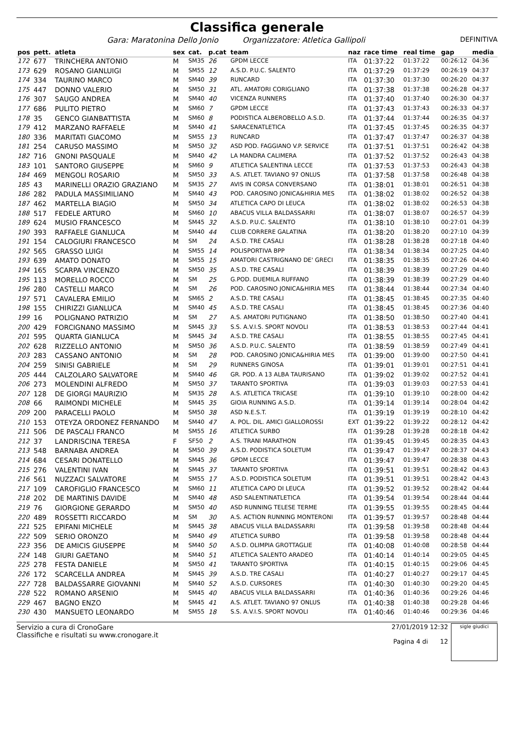Classifica generale
Gara: Maratonina Dello Jonio Organizzatore: Atletica Gallipoli DEFINITIVA
| pos | pett. | atleta | sex | cat. | p.cat | team | naz | race time | real time | gap | media |
| --- | --- | --- | --- | --- | --- | --- | --- | --- | --- | --- | --- |
| 172 | 677 | TRINCHERA ANTONIO | M | SM35 | 26 | GPDM LECCE | ITA | 01:37:22 | 01:37:22 | 00:26:12 | 04:36 |
| 173 | 629 | ROSANO GIANLUIGI | M | SM55 | 12 | A.S.D. P.U.C. SALENTO | ITA | 01:37:29 | 01:37:29 | 00:26:19 | 04:37 |
| 174 | 334 | TAURINO MARCO | M | SM40 | 39 | RUNCARD | ITA | 01:37:30 | 01:37:30 | 00:26:20 | 04:37 |
| 175 | 447 | DONNO VALERIO | M | SM50 | 31 | ATL. AMATORI CORIGLIANO | ITA | 01:37:38 | 01:37:38 | 00:26:28 | 04:37 |
| 176 | 307 | SAUGO ANDREA | M | SM40 | 40 | VICENZA RUNNERS | ITA | 01:37:40 | 01:37:40 | 00:26:30 | 04:37 |
| 177 | 686 | PULITO PIETRO | M | SM60 | 7 | GPDM LECCE | ITA | 01:37:43 | 01:37:43 | 00:26:33 | 04:37 |
| 178 | 35 | GENCO GIANBATTISTA | M | SM60 | 8 | PODISTICA ALBEROBELLO A.S.D. | ITA | 01:37:44 | 01:37:44 | 00:26:35 | 04:37 |
| 179 | 412 | MARZANO RAFFAELE | M | SM40 | 41 | SARACENATLETICA | ITA | 01:37:45 | 01:37:45 | 00:26:35 | 04:37 |
| 180 | 336 | MARITATI GIACOMO | M | SM55 | 13 | RUNCARD | ITA | 01:37:47 | 01:37:47 | 00:26:37 | 04:38 |
| 181 | 254 | CARUSO MASSIMO | M | SM50 | 32 | ASD POD. FAGGIANO V.P. SERVICE | ITA | 01:37:51 | 01:37:51 | 00:26:42 | 04:38 |
| 182 | 716 | GNONI PASQUALE | M | SM40 | 42 | LA MANDRA CALIMERA | ITA | 01:37:52 | 01:37:52 | 00:26:43 | 04:38 |
| 183 | 101 | SANTORO GIUSEPPE | M | SM60 | 9 | ATLETICA SALENTINA LECCE | ITA | 01:37:53 | 01:37:53 | 00:26:43 | 04:38 |
| 184 | 469 | MENGOLI ROSARIO | M | SM50 | 33 | A.S. ATLET. TAVIANO 97 ONLUS | ITA | 01:37:58 | 01:37:58 | 00:26:48 | 04:38 |
| 185 | 43 | MARINELLI ORAZIO GRAZIANO | M | SM35 | 27 | AVIS IN CORSA CONVERSANO | ITA | 01:38:01 | 01:38:01 | 00:26:51 | 04:38 |
| 186 | 282 | PADULA MASSIMILIANO | M | SM40 | 43 | POD. CAROSINO JONICA&HIRIA MES | ITA | 01:38:02 | 01:38:02 | 00:26:52 | 04:38 |
| 187 | 462 | MARTELLA BIAGIO | M | SM50 | 34 | ATLETICA CAPO DI LEUCA | ITA | 01:38:02 | 01:38:02 | 00:26:53 | 04:38 |
| 188 | 517 | FEDELE ARTURO | M | SM60 | 10 | ABACUS VILLA BALDASSARRI | ITA | 01:38:07 | 01:38:07 | 00:26:57 | 04:39 |
| 189 | 624 | MUSIO FRANCESCO | M | SM45 | 32 | A.S.D. P.U.C. SALENTO | ITA | 01:38:10 | 01:38:10 | 00:27:01 | 04:39 |
| 190 | 393 | RAFFAELE GIANLUCA | M | SM40 | 44 | CLUB CORRERE GALATINA | ITA | 01:38:20 | 01:38:20 | 00:27:10 | 04:39 |
| 191 | 154 | CALOGIURI FRANCESCO | M | SM | 24 | A.S.D. TRE CASALI | ITA | 01:38:28 | 01:38:28 | 00:27:18 | 04:40 |
| 192 | 565 | GRASSO LUIGI | M | SM55 | 14 | POLISPORTIVA BPP | ITA | 01:38:34 | 01:38:34 | 00:27:25 | 04:40 |
| 193 | 639 | AMATO DONATO | M | SM55 | 15 | AMATORI CASTRIGNANO DE' GRECI | ITA | 01:38:35 | 01:38:35 | 00:27:26 | 04:40 |
| 194 | 165 | SCARPA VINCENZO | M | SM50 | 35 | A.S.D. TRE CASALI | ITA | 01:38:39 | 01:38:39 | 00:27:29 | 04:40 |
| 195 | 113 | MORELLO ROCCO | M | SM | 25 | G.POD. DUEMILA RUFFANO | ITA | 01:38:39 | 01:38:39 | 00:27:29 | 04:40 |
| 196 | 280 | CASTELLI MARCO | M | SM | 26 | POD. CAROSINO JONICA&HIRIA MES | ITA | 01:38:44 | 01:38:44 | 00:27:34 | 04:40 |
| 197 | 571 | CAVALERA EMILIO | M | SM65 | 2 | A.S.D. TRE CASALI | ITA | 01:38:45 | 01:38:45 | 00:27:35 | 04:40 |
| 198 | 155 | CHIRIZZI GIANLUCA | M | SM40 | 45 | A.S.D. TRE CASALI | ITA | 01:38:45 | 01:38:45 | 00:27:36 | 04:40 |
| 199 | 16 | POLIGNANO PATRIZIO | M | SM | 27 | A.S. AMATORI PUTIGNANO | ITA | 01:38:50 | 01:38:50 | 00:27:40 | 04:41 |
| 200 | 429 | FORCIGNANO MASSIMO | M | SM45 | 33 | S.S. A.V.I.S. SPORT NOVOLI | ITA | 01:38:53 | 01:38:53 | 00:27:44 | 04:41 |
| 201 | 595 | QUARTA GIANLUCA | M | SM45 | 34 | A.S.D. TRE CASALI | ITA | 01:38:55 | 01:38:55 | 00:27:45 | 04:41 |
| 202 | 628 | RIZZELLO ANTONIO | M | SM50 | 36 | A.S.D. P.U.C. SALENTO | ITA | 01:38:59 | 01:38:59 | 00:27:49 | 04:41 |
| 203 | 283 | CASSANO ANTONIO | M | SM | 28 | POD. CAROSINO JONICA&HIRIA MES | ITA | 01:39:00 | 01:39:00 | 00:27:50 | 04:41 |
| 204 | 259 | SINISI GABRIELE | M | SM | 29 | RUNNERS GINOSA | ITA | 01:39:01 | 01:39:01 | 00:27:51 | 04:41 |
| 205 | 444 | CALZOLARO SALVATORE | M | SM40 | 46 | GR. POD. A 13 ALBA TAURISANO | ITA | 01:39:02 | 01:39:02 | 00:27:52 | 04:41 |
| 206 | 273 | MOLENDINI ALFREDO | M | SM50 | 37 | TARANTO SPORTIVA | ITA | 01:39:03 | 01:39:03 | 00:27:53 | 04:41 |
| 207 | 128 | DE GIORGI MAURIZIO | M | SM35 | 28 | A.S. ATLETICA TRICASE | ITA | 01:39:10 | 01:39:10 | 00:28:00 | 04:42 |
| 208 | 66 | RAIMONDI MICHELE | M | SM45 | 35 | GIOIA RUNNING A.S.D. | ITA | 01:39:14 | 01:39:14 | 00:28:04 | 04:42 |
| 209 | 200 | PARACELLI PAOLO | M | SM50 | 38 | ASD N.E.S.T. | ITA | 01:39:19 | 01:39:19 | 00:28:10 | 04:42 |
| 210 | 153 | OTEYZA ORDONEZ FERNANDO | M | SM40 | 47 | A. POL. DIL. AMICI GIALLOROSSI | EXT | 01:39:22 | 01:39:22 | 00:28:12 | 04:42 |
| 211 | 506 | DE PASCALI FRANCO | M | SM55 | 16 | ATLETICA SURBO | ITA | 01:39:28 | 01:39:28 | 00:28:18 | 04:42 |
| 212 | 37 | LANDRISCINA TERESA | F | SF50 | 2 | A.S. TRANI MARATHON | ITA | 01:39:45 | 01:39:45 | 00:28:35 | 04:43 |
| 213 | 548 | BARNABA ANDREA | M | SM50 | 39 | A.S.D. PODISTICA SOLETUM | ITA | 01:39:47 | 01:39:47 | 00:28:37 | 04:43 |
| 214 | 684 | CESARI DONATELLO | M | SM45 | 36 | GPDM LECCE | ITA | 01:39:47 | 01:39:47 | 00:28:38 | 04:43 |
| 215 | 276 | VALENTINI IVAN | M | SM45 | 37 | TARANTO SPORTIVA | ITA | 01:39:51 | 01:39:51 | 00:28:42 | 04:43 |
| 216 | 561 | NUZZACI SALVATORE | M | SM55 | 17 | A.S.D. PODISTICA SOLETUM | ITA | 01:39:51 | 01:39:51 | 00:28:42 | 04:43 |
| 217 | 109 | CAROFIGLIO FRANCESCO | M | SM60 | 11 | ATLETICA CAPO DI LEUCA | ITA | 01:39:52 | 01:39:52 | 00:28:42 | 04:44 |
| 218 | 202 | DE MARTINIS DAVIDE | M | SM40 | 48 | ASD SALENTINATLETICA | ITA | 01:39:54 | 01:39:54 | 00:28:44 | 04:44 |
| 219 | 76 | GIORGIONE GERARDO | M | SM50 | 40 | ASD RUNNING TELESE TERME | ITA | 01:39:55 | 01:39:55 | 00:28:45 | 04:44 |
| 220 | 489 | ROSSETTI RICCARDO | M | SM | 30 | A.S. ACTION RUNNING MONTERONI | ITA | 01:39:57 | 01:39:57 | 00:28:48 | 04:44 |
| 221 | 525 | EPIFANI MICHELE | M | SM45 | 38 | ABACUS VILLA BALDASSARRI | ITA | 01:39:58 | 01:39:58 | 00:28:48 | 04:44 |
| 222 | 509 | SERIO ORONZO | M | SM40 | 49 | ATLETICA SURBO | ITA | 01:39:58 | 01:39:58 | 00:28:48 | 04:44 |
| 223 | 356 | DE AMICIS GIUSEPPE | M | SM40 | 50 | A.S.D. OLIMPIA GROTTAGLIE | ITA | 01:40:08 | 01:40:08 | 00:28:58 | 04:44 |
| 224 | 148 | GIURI GAETANO | M | SM40 | 51 | ATLETICA SALENTO ARADEO | ITA | 01:40:14 | 01:40:14 | 00:29:05 | 04:45 |
| 225 | 278 | FESTA DANIELE | M | SM50 | 41 | TARANTO SPORTIVA | ITA | 01:40:15 | 01:40:15 | 00:29:06 | 04:45 |
| 226 | 172 | SCARCELLA ANDREA | M | SM45 | 39 | A.S.D. TRE CASALI | ITA | 01:40:27 | 01:40:27 | 00:29:17 | 04:45 |
| 227 | 728 | BALDASSARRE GIOVANNI | M | SM40 | 52 | A.S.D. CURSORES | ITA | 01:40:30 | 01:40:30 | 00:29:20 | 04:45 |
| 228 | 522 | ROMANO ARSENIO | M | SM45 | 40 | ABACUS VILLA BALDASSARRI | ITA | 01:40:36 | 01:40:36 | 00:29:26 | 04:46 |
| 229 | 467 | BAGNO ENZO | M | SM45 | 41 | A.S. ATLET. TAVIANO 97 ONLUS | ITA | 01:40:38 | 01:40:38 | 00:29:28 | 04:46 |
| 230 | 430 | MANSUETO LEONARDO | M | SM55 | 18 | S.S. A.V.I.S. SPORT NOVOLI | ITA | 01:40:46 | 01:40:46 | 00:29:36 | 04:46 |
Servizio a cura di CronoGare
Classifiche e risultati su www.cronogare.it
27/01/2019 12:32
Pagina 4 di 12
sigle giudici